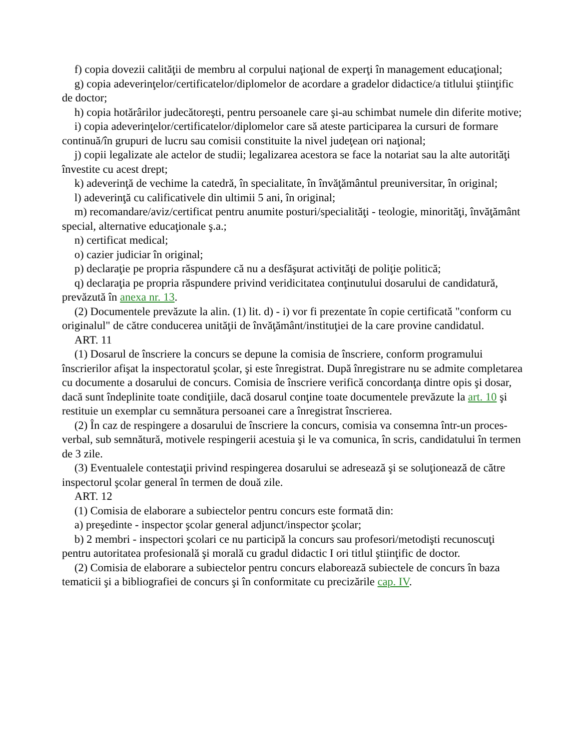f) copia dovezii calităţii de membru al corpului naţional de experţi în management educaţional;
g) copia adeverinţelor/certificatelor/diplomelor de acordare a gradelor didactice/a titlului ştiinţific de doctor;
h) copia hotărârilor judecătoreşti, pentru persoanele care şi-au schimbat numele din diferite motive;
i) copia adeverinţelor/certificatelor/diplomelor care să ateste participarea la cursuri de formare continuă/în grupuri de lucru sau comisii constituite la nivel judeţean ori naţional;
j) copii legalizate ale actelor de studii; legalizarea acestora se face la notariat sau la alte autorităţi învestite cu acest drept;
k) adeverinţă de vechime la catedră, în specialitate, în învăţământul preuniversitar, în original;
l) adeverinţă cu calificativele din ultimii 5 ani, în original;
m) recomandare/aviz/certificat pentru anumite posturi/specialităţi - teologie, minorităţi, învăţământ special, alternative educaţionale ş.a.;
n) certificat medical;
o) cazier judiciar în original;
p) declaraţie pe propria răspundere că nu a desfăşurat activităţi de poliţie politică;
q) declaraţia pe propria răspundere privind veridicitatea conţinutului dosarului de candidatură, prevăzută în anexa nr. 13.
(2) Documentele prevăzute la alin. (1) lit. d) - i) vor fi prezentate în copie certificată "conform cu originalul" de către conducerea unităţii de învăţământ/instituţiei de la care provine candidatul.
ART. 11
(1) Dosarul de înscriere la concurs se depune la comisia de înscriere, conform programului înscrierilor afişat la inspectoratul şcolar, şi este înregistrat. După înregistrare nu se admite completarea cu documente a dosarului de concurs. Comisia de înscriere verifică concordanţa dintre opis şi dosar, dacă sunt îndeplinite toate condiţiile, dacă dosarul conţine toate documentele prevăzute la art. 10 şi restituie un exemplar cu semnătura persoanei care a înregistrat înscrierea.
(2) În caz de respingere a dosarului de înscriere la concurs, comisia va consemna într-un proces-verbal, sub semnătură, motivele respingerii acestuia şi le va comunica, în scris, candidatului în termen de 3 zile.
(3) Eventualele contestaţii privind respingerea dosarului se adresează şi se soluţionează de către inspectorul şcolar general în termen de două zile.
ART. 12
(1) Comisia de elaborare a subiectelor pentru concurs este formată din:
a) preşedinte - inspector şcolar general adjunct/inspector şcolar;
b) 2 membri - inspectori şcolari ce nu participă la concurs sau profesori/metodişti recunoscuţi pentru autoritatea profesională şi morală cu gradul didactic I ori titlul ştiinţific de doctor.
(2) Comisia de elaborare a subiectelor pentru concurs elaborează subiectele de concurs în baza tematicii şi a bibliografiei de concurs şi în conformitate cu precizările cap. IV.